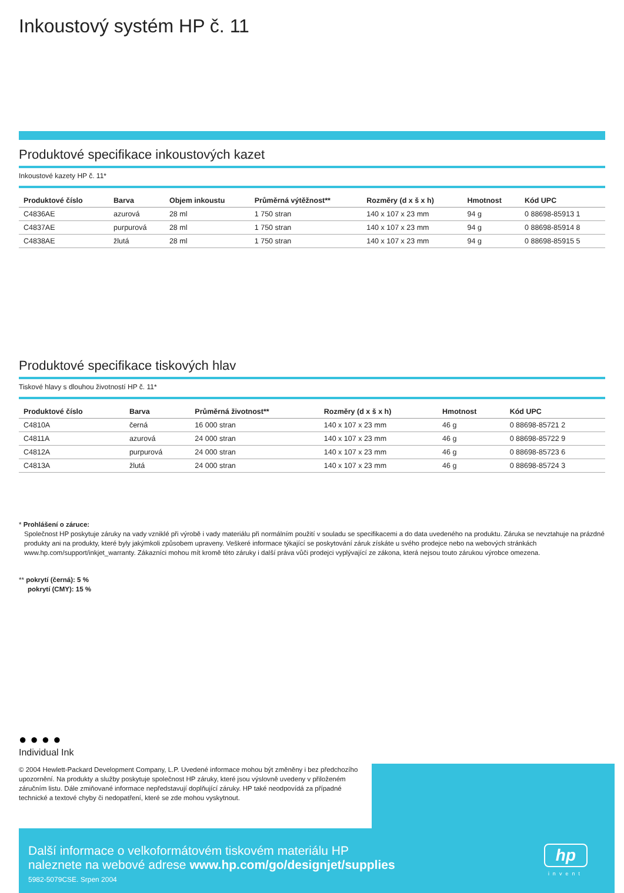Inkoustový systém HP č. 11
Produktové specifikace inkoustových kazet
Inkoustové kazety HP č. 11*
| Produktové číslo | Barva | Objem inkoustu | Průměrná výtěžnost** | Rozměry (d x š x h) | Hmotnost | Kód UPC |
| --- | --- | --- | --- | --- | --- | --- |
| C4836AE | azurová | 28 ml | 1 750 stran | 140 x 107 x 23 mm | 94 g | 0 88698-85913 1 |
| C4837AE | purpurová | 28 ml | 1 750 stran | 140 x 107 x 23 mm | 94 g | 0 88698-85914 8 |
| C4838AE | žlutá | 28 ml | 1 750 stran | 140 x 107 x 23 mm | 94 g | 0 88698-85915 5 |
Produktové specifikace tiskových hlav
Tiskové hlavy s dlouhou životností HP č. 11*
| Produktové číslo | Barva | Průměrná životnost** | Rozměry (d x š x h) | Hmotnost | Kód UPC |
| --- | --- | --- | --- | --- | --- |
| C4810A | černá | 16 000 stran | 140 x 107 x 23 mm | 46 g | 0 88698-85721 2 |
| C4811A | azurová | 24 000 stran | 140 x 107 x 23 mm | 46 g | 0 88698-85722 9 |
| C4812A | purpurová | 24 000 stran | 140 x 107 x 23 mm | 46 g | 0 88698-85723 6 |
| C4813A | žlutá | 24 000 stran | 140 x 107 x 23 mm | 46 g | 0 88698-85724 3 |
* Prohlášení o záruce:
Společnost HP poskytuje záruky na vady vzniklé při výrobě i vady materiálu při normálním použití v souladu se specifikacemi a do data uvedeného na produktu. Záruka se nevztahuje na prázdné produkty ani na produkty, které byly jakýmkoli způsobem upraveny. Veškeré informace týkající se poskytování záruk získáte u svého prodejce nebo na webových stránkách www.hp.com/support/inkjet_warranty. Zákazníci mohou mít kromě této záruky i další práva vůči prodejci vyplývající ze zákona, která nejsou touto zárukou výrobce omezena.
** pokrytí (černá): 5 %
pokrytí (CMY): 15 %
● ● ● ●
Individual Ink
© 2004 Hewlett-Packard Development Company, L.P. Uvedené informace mohou být změněny i bez předchozího upozornění. Na produkty a služby poskytuje společnost HP záruky, které jsou výslovně uvedeny v přiloženém záručním listu. Dále zmiňované informace nepředstavují doplňující záruky. HP také neodpovídá za případné technické a textové chyby či nedopatření, které se zde mohou vyskytnout.
Další informace o velkoformátovém tiskovém materiálu HP
naleznete na webové adrese www.hp.com/go/designjet/supplies
5982-5079CSE. Srpen 2004
hp
invent